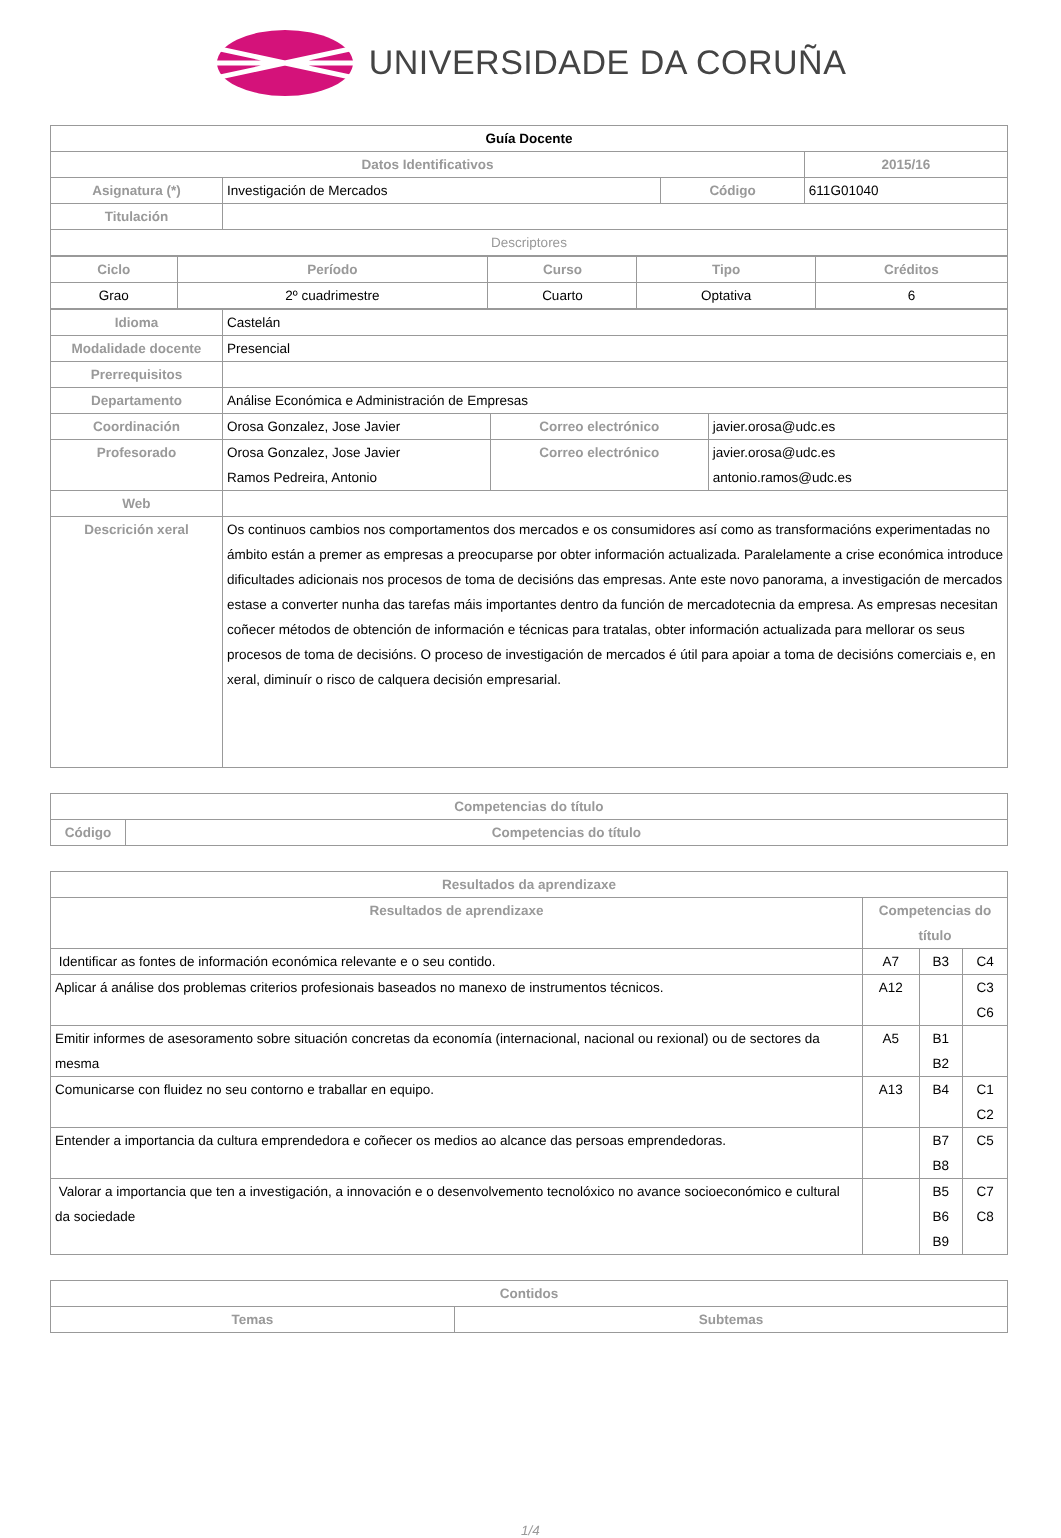UNIVERSIDADE DA CORUÑA
| Guía Docente | | | |
| --- | --- | --- | --- |
| Datos Identificativos | | | 2015/16 |
| Asignatura (*) | Investigación de Mercados | Código | 611G01040 |
| Titulación | | | |
| Descriptores | | | |
| Ciclo | Período | Curso | Tipo | Créditos |
| --- | --- | --- | --- | --- |
| Grao | 2º cuadrimestre | Cuarto | Optativa | 6 |
| Idioma | Castelán | | |
| Modalidade docente | Presencial | | |
| Prerrequisitos | | | |
| Departamento | Análise Económica e Administración de Empresas | | |
| Coordinación | Orosa Gonzalez, Jose Javier | Correo electrónico | javier.orosa@udc.es |
| Profesorado | Orosa Gonzalez, Jose Javier Ramos Pedreira, Antonio | Correo electrónico | javier.orosa@udc.es antonio.ramos@udc.es |
| Web | | | |
| Descrición xeral | Os continuos cambios nos comportamentos dos mercados e os consumidores así como as transformacións experimentadas no ámbito están a premer as empresas a preocuparse por obter información actualizada. Paralelamente a crise económica introduce dificultades adicionais nos procesos de toma de decisións das empresas. Ante este novo panorama, a investigación de mercados estase a converter nunha das tarefas máis importantes dentro da función de mercadotecnia da empresa. As empresas necesitan coñecer métodos de obtención de información e técnicas para tratalas, obter información actualizada para mellorar os seus procesos de toma de decisións. O proceso de investigación de mercados é útil para apoiar a toma de decisións comerciais e, en xeral, diminuír o risco de calquera decisión empresarial. | | |
| Competencias do título | |
| --- | --- |
| Código | Competencias do título |
| Resultados da aprendizaxe | | | |
| --- | --- | --- | --- |
| Resultados de aprendizaxe | Competencias do título | | |
| Identificar as fontes de información económica relevante e o seu contido. | A7 | B3 | C4 |
| Aplicar á análise dos problemas criterios profesionais baseados no manexo de instrumentos técnicos. | A12 | | C3 C6 |
| Emitir informes de asesoramento sobre situación concretas da economía (internacional, nacional ou rexional) ou de sectores da mesma | A5 | B1 B2 | |
| Comunicarse con fluidez no seu contorno e traballar en equipo. | A13 | B4 | C1 C2 |
| Entender a importancia da cultura emprendedora e coñecer os medios ao alcance das persoas emprendedoras. | | B7 B8 | C5 |
| Valorar a importancia que ten a investigación, a innovación e o desenvolvemento tecnolóxico no avance socioeconómico e cultural da sociedade | | B5 B6 B9 | C7 C8 |
| Contidos | |
| --- | --- |
| Temas | Subtemas |
1/4